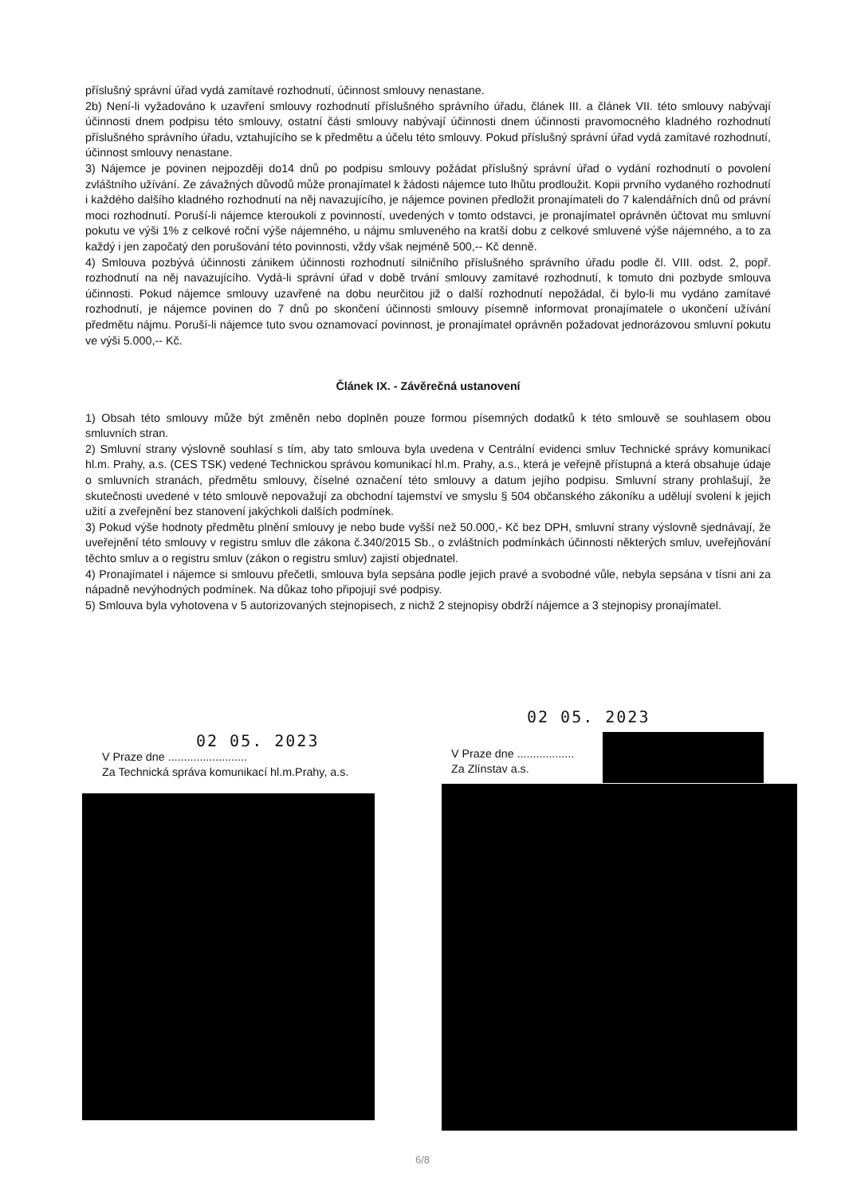příslušný správní úřad vydá zamítavé rozhodnutí, účinnost smlouvy nenastane.
2b) Není-li vyžadováno k uzavření smlouvy rozhodnutí příslušného správního úřadu, článek III. a článek VII. této smlouvy nabývají účinnosti dnem podpisu této smlouvy, ostatní části smlouvy nabývají účinnosti dnem účinnosti pravomocného kladného rozhodnutí příslušného správního úřadu, vztahujícího se k předmětu a účelu této smlouvy. Pokud příslušný správní úřad vydá zamítavé rozhodnutí, účinnost smlouvy nenastane.
3) Nájemce je povinen nejpozději do14 dnů po podpisu smlouvy požádat příslušný správní úřad o vydání rozhodnutí o povolení zvláštního užívání. Ze závažných důvodů může pronajímatel k žádosti nájemce tuto lhůtu prodloužit. Kopii prvního vydaného rozhodnutí i každého dalšího kladného rozhodnutí na něj navazujícího, je nájemce povinen předložit pronajímateli do 7 kalendářních dnů od právní moci rozhodnutí. Poruší-li nájemce kteroukoli z povinností, uvedených v tomto odstavci, je pronajímatel oprávněn účtovat mu smluvní pokutu ve výši 1% z celkové roční výše nájemného, u nájmu smluveného na kratší dobu z celkové smluvené výše nájemného, a to za každý i jen započatý den porušování této povinnosti, vždy však nejméně 500,-- Kč denně.
4) Smlouva pozbývá účinnosti zánikem účinnosti rozhodnutí silničního příslušného správního úřadu podle čl. VIII. odst. 2, popř. rozhodnutí na něj navazujícího. Vydá-li správní úřad v době trvání smlouvy zamítavé rozhodnutí, k tomuto dni pozbyde smlouva účinnosti. Pokud nájemce smlouvy uzavřené na dobu neurčitou již o další rozhodnutí nepožádal, či bylo-li mu vydáno zamítavé rozhodnutí, je nájemce povinen do 7 dnů po skončení účinnosti smlouvy písemně informovat pronajímatele o ukončení užívání předmětu nájmu. Poruší-li nájemce tuto svou oznamovací povinnost, je pronajímatel oprávněn požadovat jednorázovou smluvní pokutu ve výši 5.000,-- Kč.
Článek IX. - Závěrečná ustanovení
1) Obsah této smlouvy může být změněn nebo doplněn pouze formou písemných dodatků k této smlouvě se souhlasem obou smluvních stran.
2) Smluvní strany výslovně souhlasí s tím, aby tato smlouva byla uvedena v Centrální evidenci smluv Technické správy komunikací hl.m. Prahy, a.s. (CES TSK) vedené Technickou správou komunikací hl.m. Prahy, a.s., která je veřejně přístupná a která obsahuje údaje o smluvních stranách, předmětu smlouvy, číselné označení této smlouvy a datum jejího podpisu. Smluvní strany prohlašují, že skutečnosti uvedené v této smlouvě nepovažují za obchodní tajemství ve smyslu § 504 občanského zákoníku a udělují svolení k jejich užití a zveřejnění bez stanovení jakýchkoli dalších podmínek.
3) Pokud výše hodnoty předmětu plnění smlouvy je nebo bude vyšší než 50.000,- Kč bez DPH, smluvní strany výslovně sjednávají, že uveřejnění této smlouvy v registru smluv dle zákona č.340/2015 Sb., o zvláštních podmínkách účinnosti některých smluv, uveřejňování těchto smluv a o registru smluv (zákon o registru smluv) zajistí objednatel.
4) Pronajímatel i nájemce si smlouvu přečetli, smlouva byla sepsána podle jejich pravé a svobodné vůle, nebyla sepsána v tísni ani za nápadně nevýhodných podmínek. Na důkaz toho připojují své podpisy.
5) Smlouva byla vyhotovena v 5 autorizovaných stejnopisech, z nichž 2 stejnopisy obdrží nájemce a 3 stejnopisy pronajímatel.
02 05. 2023
V Praze dne .........................
Za Technická správa komunikací hl.m.Prahy, a.s.
02 05. 2023
V Praze dne ..................
Za Zlínstav a.s.
6/8